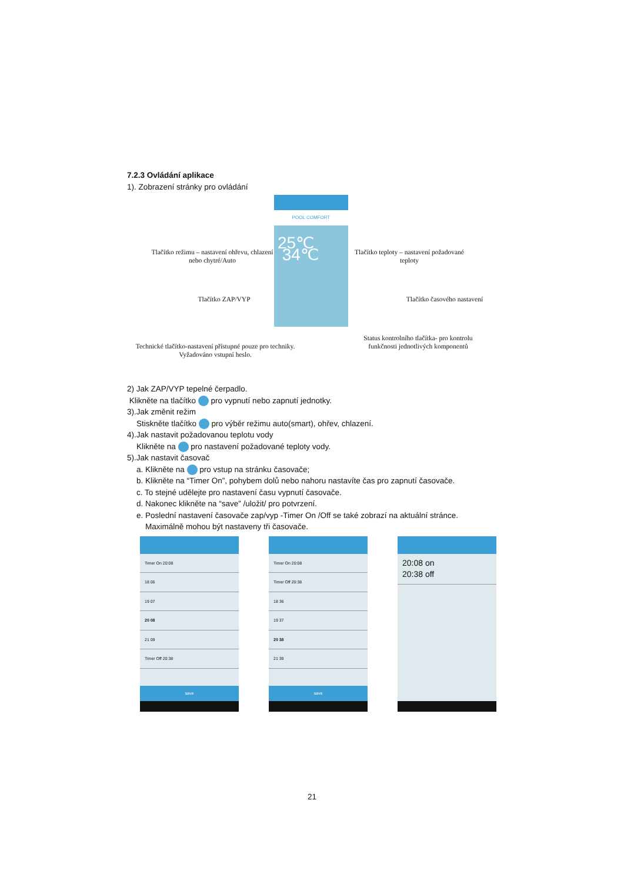7.2.3 Ovládání aplikace
1). Zobrazení stránky pro ovládání
POOL COMFORT
25℃ 34℃
Tlačítko režimu – nastavení ohřevu, chlazení nebo chytré/Auto
Tlačítko teploty – nastavení požadované teploty
Tlačítko ZAP/VYP Tlačítko časového nastavení
Technické tlačítko-nastavení přístupné pouze pro techniky. Vyžadováno vstupní heslo.
Status kontrolního tlačítka- pro kontrolu funkčnosti jednotlivých komponentů
2) Jak ZAP/VYP tepelné čerpadlo.
Klikněte na tlačítko pro vypnutí nebo zapnutí jednotky.
3).Jak změnit režim
Stiskněte tlačítko pro výběr režimu auto(smart), ohřev, chlazení.
4).Jak nastavit požadovanou teplotu vody
Klikněte na pro nastavení požadované teploty vody.
5).Jak nastavit časovač
a. Klikněte na pro vstup na stránku časovače;
b. Klikněte na “Timer On”, pohybem dolů nebo nahoru nastavíte čas pro zapnutí časovače.
c. To stejné udělejte pro nastavení času vypnutí časovače.
d. Nakonec klikněte na “save” /uložit/ pro potvrzení.
e. Poslední nastavení časovače zap/vyp -Timer On /Off se také zobrazí na aktuální stránce.
Maximálně mohou být nastaveny tři časovače.
Timer On 20:08
18 06
19 07
20 08
21 09
Timer Off 20:38
save
Timer On 20:08
Timer Off 20:38
18 36
19 37
20 38
21 39
save
20:08 on
20:38 off
21